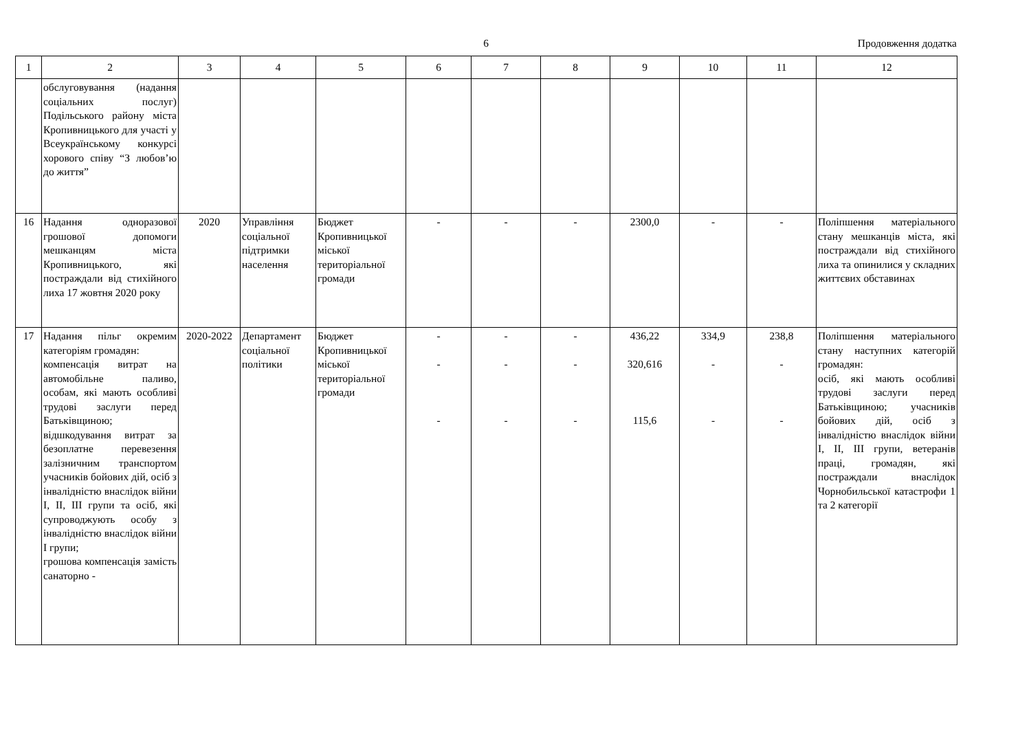6
Продовження додатка
| 1 | 2 | 3 | 4 | 5 | 6 | 7 | 8 | 9 | 10 | 11 | 12 |
| --- | --- | --- | --- | --- | --- | --- | --- | --- | --- | --- | --- |
| | обслуговування (надання соціальних послуг) Подільського району міста Кропивницького для участі у Всеукраїнському конкурсі хорового співу “З любов’ю до життя” | | | | | | | | | | |
| 16 | Надання одноразової грошової допомоги мешканцям міста Кропивницького, які постраждали від стихійного лиха 17 жовтня 2020 року | 2020 | Управління соціальної підтримки населення | Бюджет Кропивницької міської територіальної громади | - | - | - | 2300,0 | - | - | Поліпшення матеріального стану мешканців міста, які постраждали від стихійного лиха та опинилися у складних життєвих обставинах |
| 17 | Надання пільг окремим категоріям громадян: компенсація витрат на автомобільне паливо, особам, які мають особливі трудові заслуги перед Батьківщиною; відшкодування витрат за безоплатне перевезення залізничним транспортом учасників бойових дій, осіб з інвалідністю внаслідок війни I, II, III групи та осіб, які супроводжують особу з інвалідністю внаслідок війни I групи; грошова компенсація замість санаторно - | 2020-2022 | Департамент соціальної політики | Бюджет Кропивницької міської територіальної громади | - - - | - - - | - - - | 436,22 320,616 115,6 | 334,9 - - | 238,8 - - | Поліпшення матеріального стану наступних категорій громадян: осіб, які мають особливі трудові заслуги перед Батьківщиною; учасників бойових дій, осіб з інвалідністю внаслідок війни I, II, III групи, ветеранів праці, громадян, які постраждали внаслідок Чорнобильської катастрофи 1 та 2 категорії |